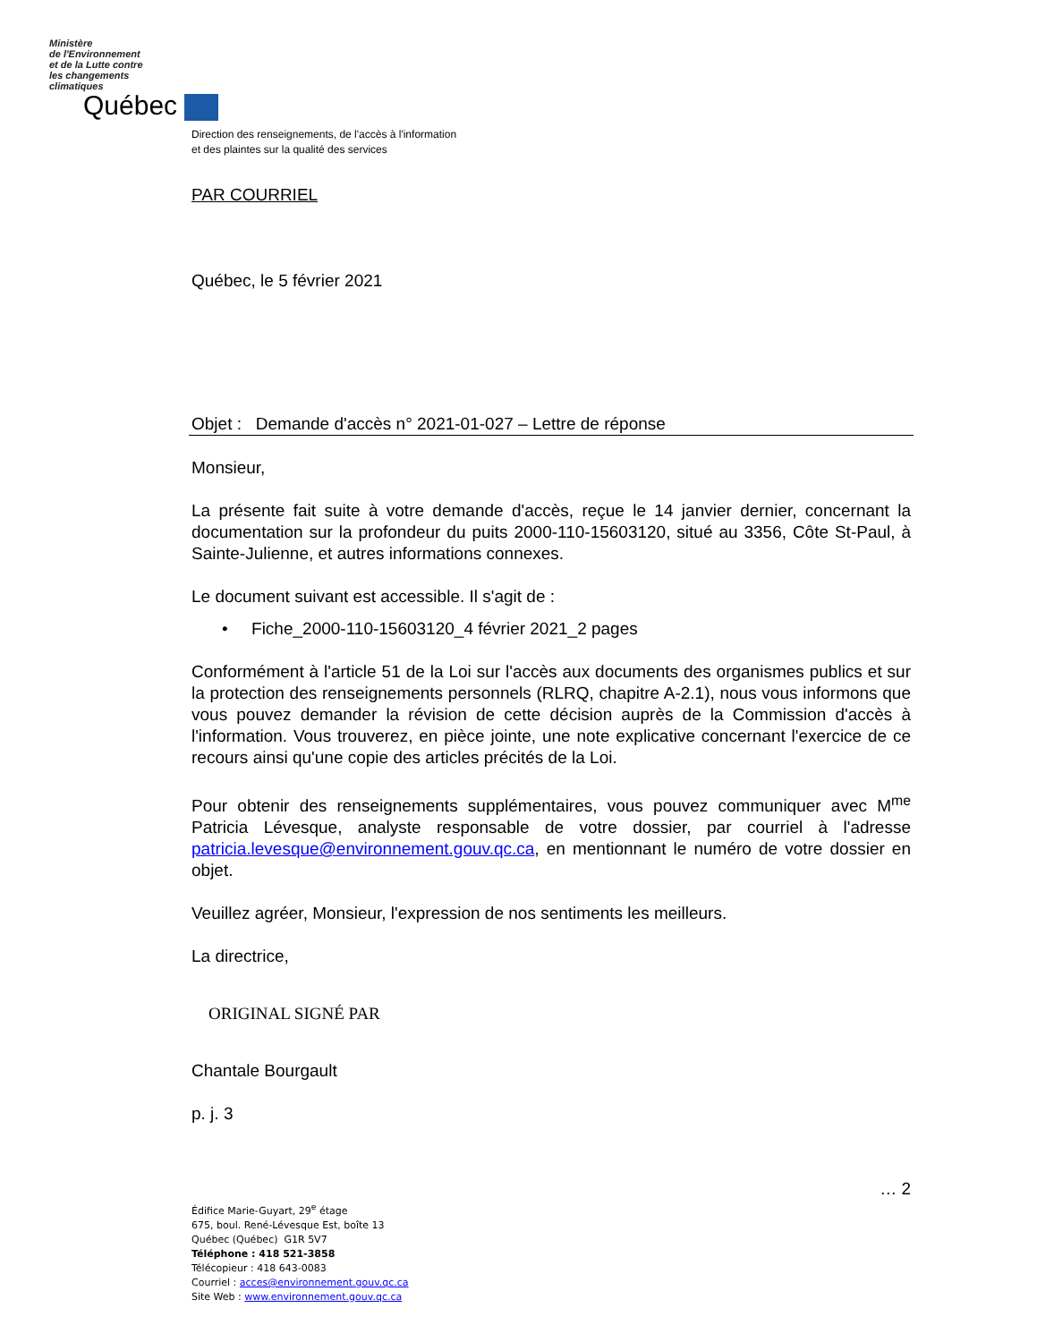Ministère
de l'Environnement
et de la Lutte contre
les changements
climatiques
Québec
Direction des renseignements, de l'accès à l'information
et des plaintes sur la qualité des services
PAR COURRIEL
Québec, le 5 février 2021
Objet : Demande d'accès n° 2021-01-027 – Lettre de réponse
Monsieur,
La présente fait suite à votre demande d'accès, reçue le 14 janvier dernier, concernant la documentation sur la profondeur du puits 2000-110-15603120, situé au 3356, Côte St-Paul, à Sainte-Julienne, et autres informations connexes.
Le document suivant est accessible. Il s'agit de :
• Fiche_2000-110-15603120_4 février 2021_2 pages
Conformément à l'article 51 de la Loi sur l'accès aux documents des organismes publics et sur la protection des renseignements personnels (RLRQ, chapitre A-2.1), nous vous informons que vous pouvez demander la révision de cette décision auprès de la Commission d'accès à l'information. Vous trouverez, en pièce jointe, une note explicative concernant l'exercice de ce recours ainsi qu'une copie des articles précités de la Loi.
Pour obtenir des renseignements supplémentaires, vous pouvez communiquer avec M<sup>me</sup> Patricia Lévesque, analyste responsable de votre dossier, par courriel à l'adresse patricia.levesque@environnement.gouv.qc.ca, en mentionnant le numéro de votre dossier en objet.
Veuillez agréer, Monsieur, l'expression de nos sentiments les meilleurs.
La directrice,
ORIGINAL SIGNÉ PAR
Chantale Bourgault
p. j. 3
… 2
Édifice Marie-Guyart, 29<sup>e</sup> étage
675, boul. René-Lévesque Est, boîte 13
Québec (Québec) G1R 5V7
Téléphone : 418 521-3858
Télécopieur : 418 643-0083
Courriel : acces@environnement.gouv.qc.ca
Site Web : www.environnement.gouv.qc.ca